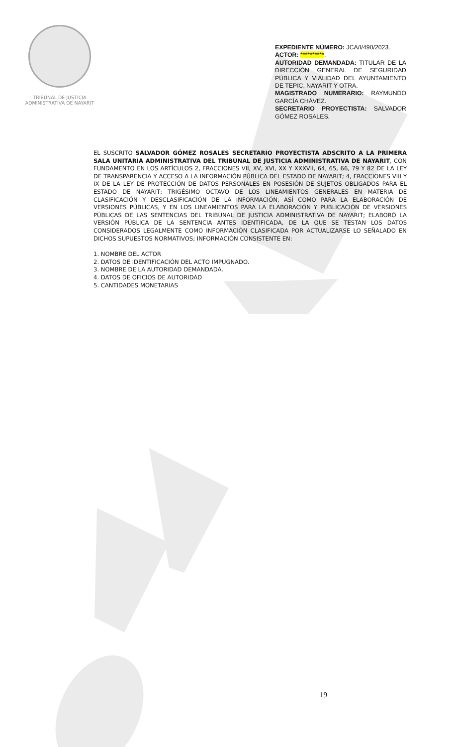TRIBUNAL DE JUSTICIA
ADMINISTRATIVA DE NAYARIT
EXPEDIENTE NÚMERO: JCA/I/490/2023.
ACTOR: **********.
AUTORIDAD DEMANDADA: TITULAR DE LA DIRECCIÓN GENERAL DE SEGURIDAD PÚBLICA Y VIALIDAD DEL AYUNTAMIENTO DE TEPIC, NAYARIT Y OTRA.
MAGISTRADO NUMERARIO: RAYMUNDO GARCÍA CHÁVEZ.
SECRETARIO PROYECTISTA: SALVADOR GÓMEZ ROSALES.
EL SUSCRITO SALVADOR GÓMEZ ROSALES SECRETARIO PROYECTISTA ADSCRITO A LA PRIMERA SALA UNITARIA ADMINISTRATIVA DEL TRIBUNAL DE JUSTICIA ADMINISTRATIVA DE NAYARIT, CON FUNDAMENTO EN LOS ARTÍCULOS 2, FRACCIONES VII, XV, XVI, XX Y XXXVII, 64, 65, 66, 79 Y 82 DE LA LEY DE TRANSPARENCIA Y ACCESO A LA INFORMACIÓN PÚBLICA DEL ESTADO DE NAYARIT; 4, FRACCIONES VIII Y IX DE LA LEY DE PROTECCIÓN DE DATOS PERSONALES EN POSESIÓN DE SUJETOS OBLIGADOS PARA EL ESTADO DE NAYARIT; TRIGÉSIMO OCTAVO DE LOS LINEAMIENTOS GENERALES EN MATERIA DE CLASIFICACIÓN Y DESCLASIFICACIÓN DE LA INFORMACIÓN, ASÍ COMO PARA LA ELABORACIÓN DE VERSIONES PÚBLICAS, Y EN LOS LINEAMIENTOS PARA LA ELABORACIÓN Y PUBLICACIÓN DE VERSIONES PÚBLICAS DE LAS SENTENCIAS DEL TRIBUNAL DE JUSTICIA ADMINISTRATIVA DE NAYARIT; ELABORÓ LA VERSIÓN PÚBLICA DE LA SENTENCIA ANTES IDENTIFICADA, DE LA QUE SE TESTAN LOS DATOS CONSIDERADOS LEGALMENTE COMO INFORMACIÓN CLASIFICADA POR ACTUALIZARSE LO SEÑALADO EN DICHOS SUPUESTOS NORMATIVOS; INFORMACIÓN CONSISTENTE EN:
1. NOMBRE DEL ACTOR
2. DATOS DE IDENTIFICACIÓN DEL ACTO IMPUGNADO.
3. NOMBRE DE LA AUTORIDAD DEMANDADA.
4. DATOS DE OFICIOS DE AUTORIDAD
5. CANTIDADES MONETARIAS
19